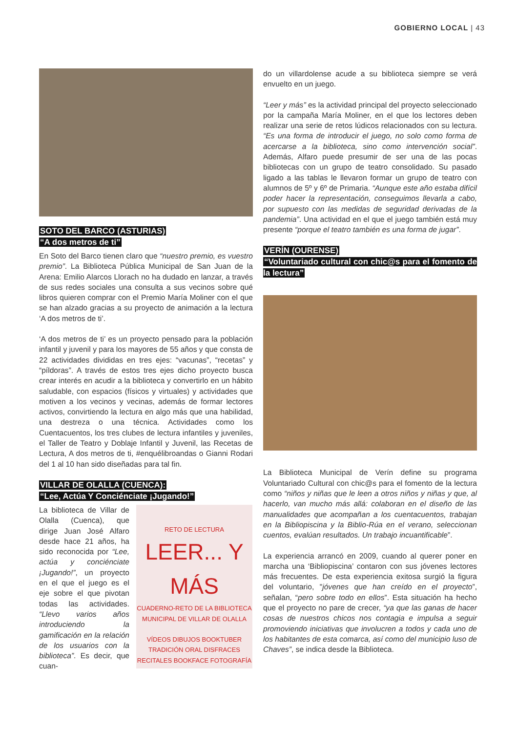GOBIERNO LOCAL | 43
SOTO DEL BARCO (ASTURIAS)
“A dos metros de ti”
En Soto del Barco tienen claro que “nuestro premio, es vuestro premio”. La Biblioteca Pública Municipal de San Juan de la Arena: Emilio Alarcos Llorach no ha dudado en lanzar, a través de sus redes sociales una consulta a sus vecinos sobre qué libros quieren comprar con el Premio María Moliner con el que se han alzado gracias a su proyecto de animación a la lectura ‘A dos metros de ti’.
‘A dos metros de ti’ es un proyecto pensado para la población infantil y juvenil y para los mayores de 55 años y que consta de 22 actividades divididas en tres ejes: “vacunas”, “recetas” y “píldoras”. A través de estos tres ejes dicho proyecto busca crear interés en acudir a la biblioteca y convertirlo en un hábito saludable, con espacios (físicos y virtuales) y actividades que motiven a los vecinos y vecinas, además de formar lectores activos, convirtiendo la lectura en algo más que una habilidad, una destreza o una técnica. Actividades como los Cuentacuentos, los tres clubes de lectura infantiles y juveniles, el Taller de Teatro y Doblaje Infantil y Juvenil, las Recetas de Lectura, A dos metros de ti, #enquélibroandas o Gianni Rodari del 1 al 10 han sido diseñadas para tal fin.
VILLAR DE OLALLA (CUENCA):
“Lee, Actúa Y Conciénciate ¡Jugando!”
La biblioteca de Villar de Olalla (Cuenca), que dirige Juan José Alfaro desde hace 21 años, ha sido reconocida por “Lee, actúa y conciénciate ¡Jugando!”, un proyecto en el que el juego es el eje sobre el que pivotan todas las actividades. “Llevo varios años introduciendo la gamificación en la relación de los usuarios con la biblioteca”. Es decir, que cuan-
RETO DE LECTURA
LEER... Y MÁS
CUADERNO-RETO DE LA BIBLIOTECA MUNICIPAL DE VILLAR DE OLALLA
VÍDEOS DIBUJOS BOOKTUBER TRADICIÓN ORAL DISFRACES RECITALES BOOKFACE FOTOGRAFÍA
do un villardolense acude a su biblioteca siempre se verá envuelto en un juego.
“Leer y más” es la actividad principal del proyecto seleccionado por la campaña María Moliner, en el que los lectores deben realizar una serie de retos lúdicos relacionados con su lectura. “Es una forma de introducir el juego, no solo como forma de acercarse a la biblioteca, sino como intervención social”. Además, Alfaro puede presumir de ser una de las pocas bibliotecas con un grupo de teatro consolidado. Su pasado ligado a las tablas le llevaron formar un grupo de teatro con alumnos de 5º y 6º de Primaria. “Aunque este año estaba difícil poder hacer la representación, conseguimos llevarla a cabo, por supuesto con las medidas de seguridad derivadas de la pandemia”. Una actividad en el que el juego también está muy presente “porque el teatro también es una forma de jugar”.
VERÍN (OURENSE)
“Voluntariado cultural con chic@s para el fomento de la lectura”
La Biblioteca Municipal de Verín define su programa Voluntariado Cultural con chic@s para el fomento de la lectura como “niños y niñas que le leen a otros niños y niñas y que, al hacerlo, van mucho más allá: colaboran en el diseño de las manualidades que acompañan a los cuentacuentos, trabajan en la Bibliopiscina y la Biblio-Rúa en el verano, seleccionan cuentos, evalúan resultados. Un trabajo incuantificable”.
La experiencia arrancó en 2009, cuando al querer poner en marcha una ‘Bibliopiscina’ contaron con sus jóvenes lectores más frecuentes. De esta experiencia exitosa surgió la figura del voluntario, "jóvenes que han creído en el proyecto”, señalan, “pero sobre todo en ellos”. Esta situación ha hecho que el proyecto no pare de crecer, “ya que las ganas de hacer cosas de nuestros chicos nos contagia e impulsa a seguir promoviendo iniciativas que involucren a todos y cada uno de los habitantes de esta comarca, así como del municipio luso de Chaves”, se indica desde la Biblioteca.